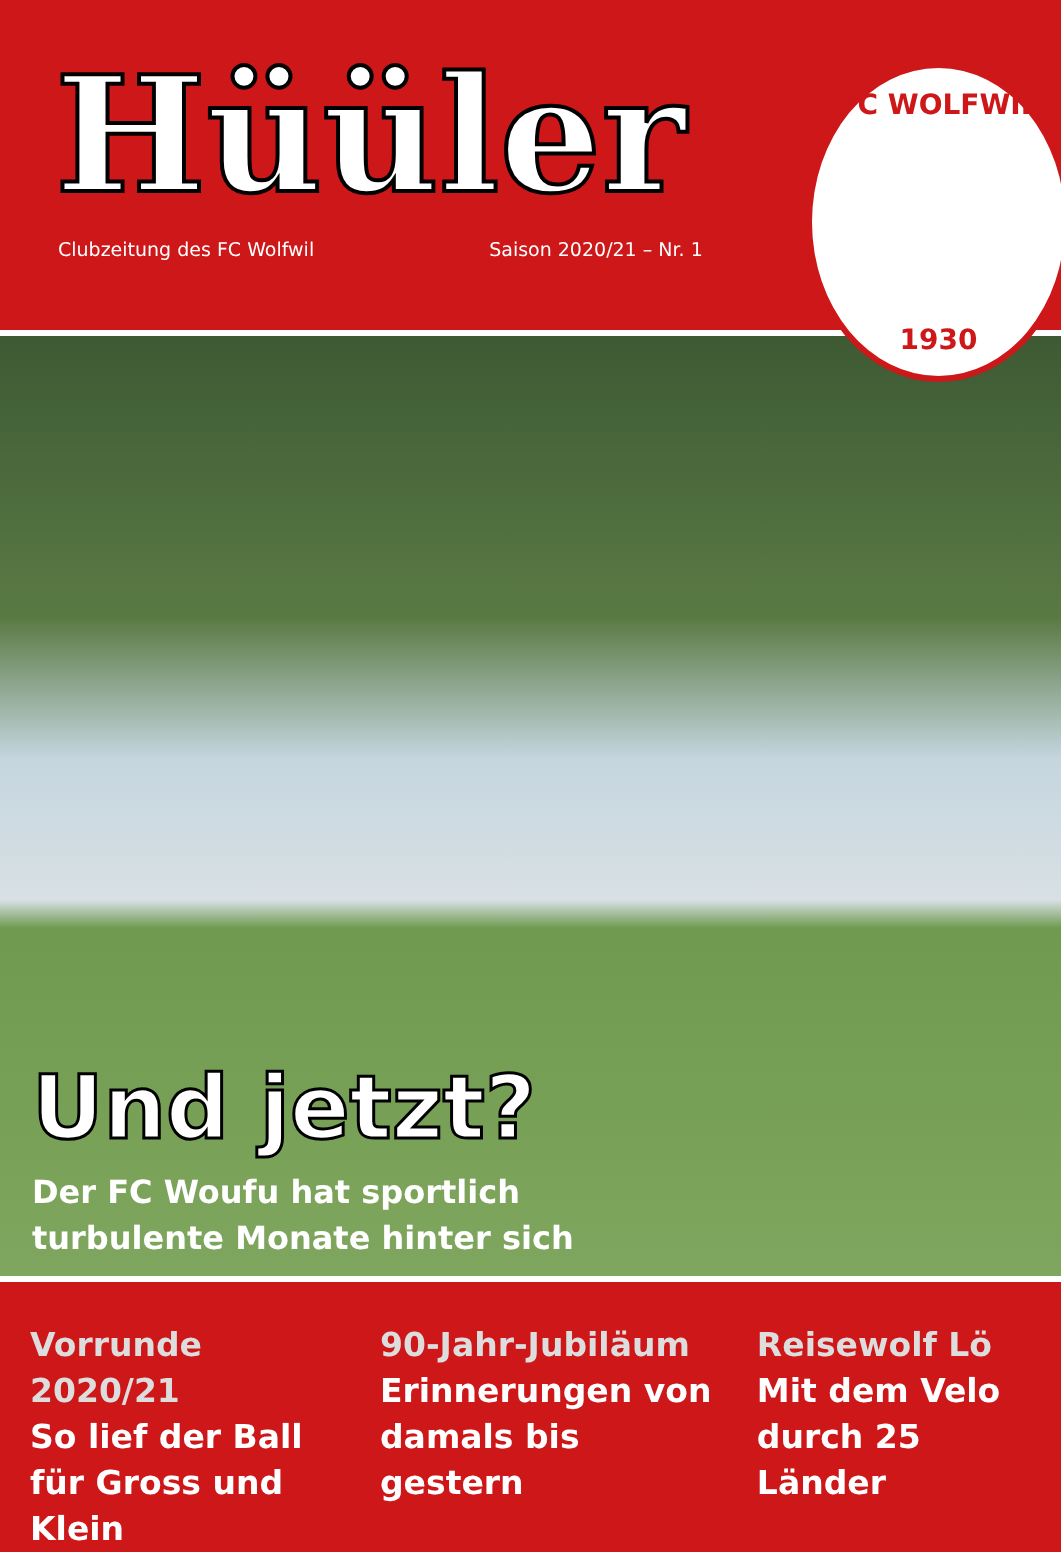Hüüler
Clubzeitung des FC Wolfwil Saison 2020/21 – Nr. 1
FC WOLFWIL
1930
Und jetzt?
Der FC Woufu hat sportlich
turbulente Monate hinter sich
Vorrunde 2020/21
So lief der Ball für Gross und Klein
90-Jahr-Jubiläum
Erinnerungen von damals bis gestern
Reisewolf Lö
Mit dem Velo durch 25 Länder